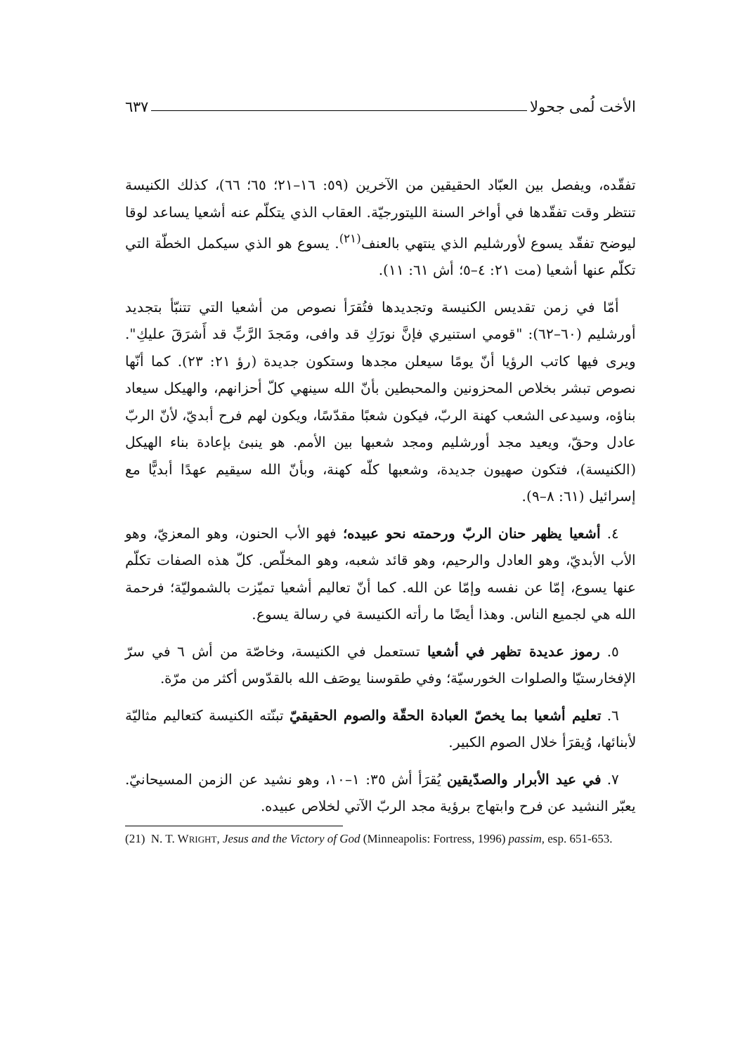الأخت لُمى جحولا ٦٣٧
تفقّده، ويفصل بين العبّاد الحقيقين من الآخرين (٥٩: ١٦–٢١؛ ٦٥؛ ٦٦)، كذلك الكنيسة تنتظر وقت تفقّدها في أواخر السنة الليتورجيّة. العقاب الذي يتكلّم عنه أشعيا يساعد لوقا ليوضح تفقّد يسوع لأورشليم الذي ينتهي بالعنف<sup>(٢١)</sup>. يسوع هو الذي سيكمل الخطّة التي تكلّم عنها أشعيا (مت ٢١: ٤–٥؛ أش ٦١: ١١).
أمّا في زمن تقديس الكنيسة وتجديدها فتُقرَأ نصوص من أشعيا التي تتنبّأ بتجديد أورشليم (٦٠–٦٢): "قومي استنيري فإنَّ نورَكِ قد وافى، ومَجدَ الرَّبِّ قد أَشرَقَ عليكِ". ويرى فيها كاتب الرؤيا أنّ يومًا سيعلن مجدها وستكون جديدة (رؤ ٢١: ٢٣). كما أنّها نصوص تبشر بخلاص المحزونين والمحبطين بأنّ الله سينهي كلّ أحزانهم، والهيكل سيعاد بناؤه، وسيدعى الشعب كهنة الربّ، فيكون شعبًا مقدّسًا، ويكون لهم فرح أبديّ، لأنّ الربّ عادل وحقّ، ويعيد مجد أورشليم ومجد شعبها بين الأمم. هو ينبئ بإعادة بناء الهيكل (الكنيسة)، فتكون صهيون جديدة، وشعبها كلّه كهنة، وبأنّ الله سيقيم عهدًا أبديًّا مع إسرائيل (٦١: ٨–٩).
٤. أشعيا يظهر حنان الربّ ورحمته نحو عبيده؛ فهو الأب الحنون، وهو المعزيّ، وهو الأب الأبديّ، وهو العادل والرحيم، وهو قائد شعبه، وهو المخلّص. كلّ هذه الصفات تكلّم عنها يسوع، إمّا عن نفسه وإمّا عن الله. كما أنّ تعاليم أشعيا تميّزت بالشموليّة؛ فرحمة الله هي لجميع الناس. وهذا أيضًا ما رأته الكنيسة في رسالة يسوع.
٥. رموز عديدة تظهر في أشعيا تستعمل في الكنيسة، وخاصّة من أش ٦ في سرّ الإفخارستيّا والصلوات الخورسيّة؛ وفي طقوسنا يوصَف الله بالقدّوس أكثر من مرّة.
٦. تعليم أشعيا بما يخصّ العبادة الحقّة والصوم الحقيقيّ تبنّته الكنيسة كتعاليم مثاليّة لأبنائها، وُيقرَأ خلال الصوم الكبير.
٧. في عيد الأبرار والصدّيقين يُقرَأ أش ٣٥: ١–١٠، وهو نشيد عن الزمن المسيحانيّ. يعبّر النشيد عن فرح وابتهاج برؤية مجد الربّ الآتي لخلاص عبيده.
(21) N. T. WRIGHT, Jesus and the Victory of God (Minneapolis: Fortress, 1996) passim, esp. 651-653.